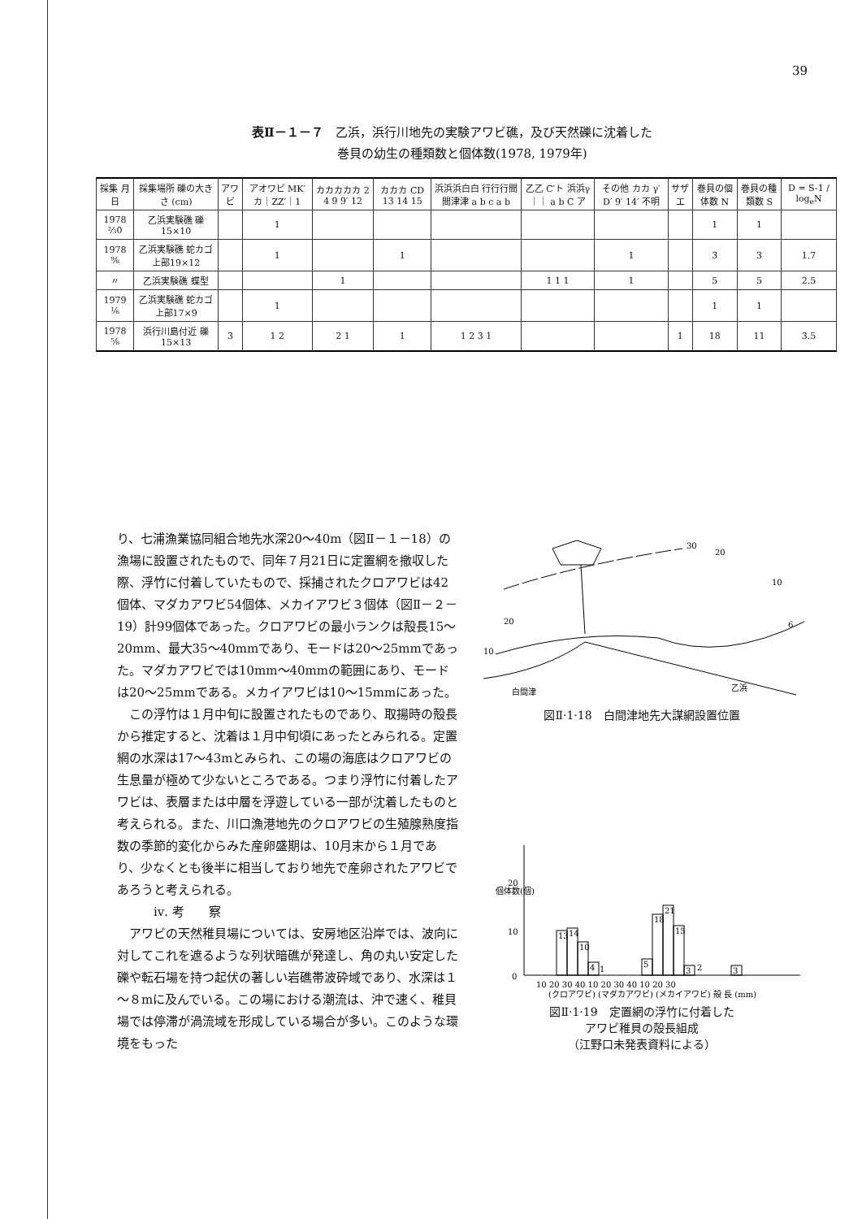39
表Ⅱ－１－７　乙浜，浜行川地先の実験アワビ礁，及び天然礫に沈着した
　　　　　　　巻貝の幼生の種類数と個体数(1978, 1979年)
| 採集 月日 | 採集場所 礫の大きさ (cm) | アワビ | アオワビ MK′ カ｜ZZ′｜1 | カカカカカ 2 4 9 9′ 12 | カカカ CD 13 14 15 | 浜浜浜白白 行行行間間津津 a b c a b | 乙乙 C′ト 浜浜γ｜｜ a b C ア | その他 カカ γ′ D′ 9′ 14′ 不明 | サザエ | 巻貝の個体数 N | 巻貝の種類数 S | D = S-1 / log<sub>e</sub>N |
| --- | --- | --- | --- | --- | --- | --- | --- | --- | --- | --- | --- | --- |
| 1978 ⅔0 | 乙浜実験礁 礫15×10 | | 1 | | | | | | | 1 | 1 | |
| 1978 ⁹⁄₈ | 乙浜実験礁 蛇カゴ上部19×12 | | 1 | | 1 | | | 1 | | 3 | 3 | 1.7 |
| 〃 | 乙浜実験礁 蝶型 | | | 1 | | | 1 1 1 | 1 | | 5 | 5 | 2.5 |
| 1979 ⅙ | 乙浜実験礁 蛇カゴ上部17×9 | | 1 | | | | | | | 1 | 1 | |
| 1978 ⁵⁄₈ | 浜行川島付近 礫15×13 | 3 | 1 2 | 2 1 | 1 | 1 2 3 1 | | | 1 | 18 | 11 | 3.5 |
り、七浦漁業協同組合地先水深20～40m（図Ⅱ－１－18）の漁場に設置されたもので、同年７月21日に定置網を撤収した際、浮竹に付着していたもので、採捕されたクロアワビは42個体、マダカアワビ54個体、メカイアワビ３個体（図Ⅱ－２－19）計99個体であった。クロアワビの最小ランクは殻長15～20mm、最大35～40mmであり、モードは20～25mmであった。マダカアワビでは10mm～40mmの範囲にあり、モードは20～25mmである。メカイアワビは10～15mmにあった。
　この浮竹は１月中旬に設置されたものであり、取揚時の殻長から推定すると、沈着は１月中旬頃にあったとみられる。定置網の水深は17～43mとみられ、この場の海底はクロアワビの生息量が極めて少ないところである。つまり浮竹に付着したアワビは、表層または中層を浮遊している一部が沈着したものと考えられる。また、川口漁港地先のクロアワビの生殖腺熟度指数の季節的変化からみた産卵盛期は、10月末から１月であり、少なくとも後半に相当しており地先で産卵されたアワビであろうと考えられる。
　　　ⅳ. 考　　察
　アワビの天然稚貝場については、安房地区沿岸では、波向に対してこれを遮るような列状暗礁が発達し、角の丸い安定した礫や転石場を持つ起伏の著しい岩礁帯波砕域であり、水深は１～８mに及んでいる。この場における潮流は、沖で速く、稚貝場では停滞が渦流域を形成している場合が多い。このような環境をもった
30
20
10
6
20
10
白間津
乙浜
図Ⅱ·1·18　白間津地先大謀網設置位置
個体数(個)
20
10
0
13
14
10
4
1
5
18
21
15
3
2
3
10 20 30 40 10 20 30 40 10 20 30
(クロアワビ) (マダカアワビ) (メカイアワビ) 殻 長 (mm)
図Ⅱ·1·19　定置網の浮竹に付着した
アワビ稚貝の殻長組成
（江野口未発表資料による）